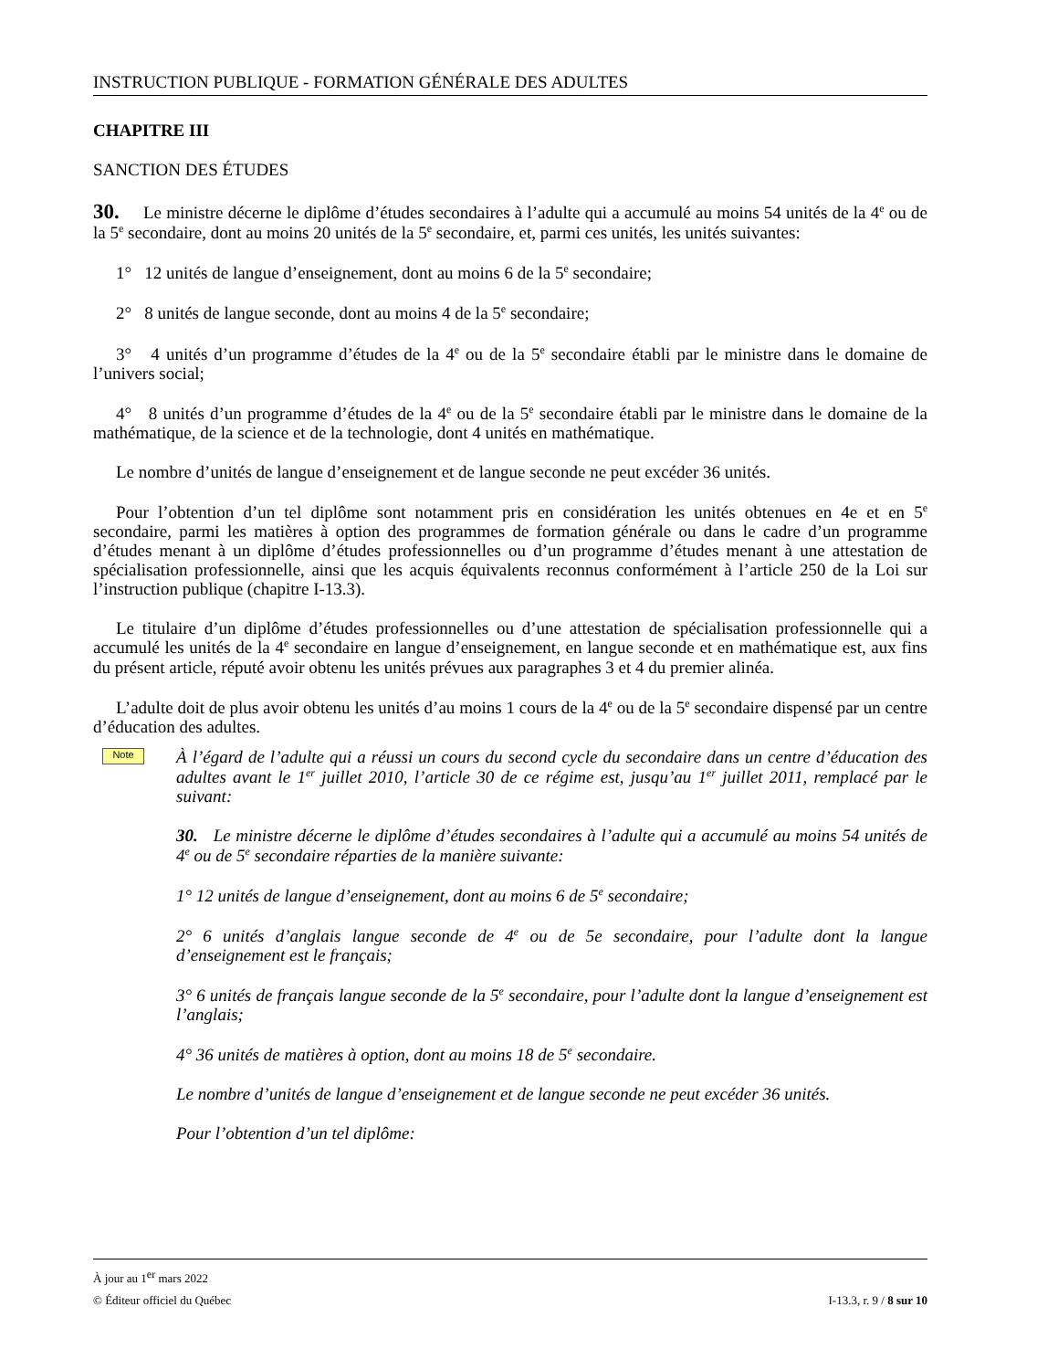INSTRUCTION PUBLIQUE - FORMATION GÉNÉRALE DES ADULTES
CHAPITRE III
SANCTION DES ÉTUDES
30. Le ministre décerne le diplôme d’études secondaires à l’adulte qui a accumulé au moins 54 unités de la 4<sup>e</sup> ou de la 5<sup>e</sup> secondaire, dont au moins 20 unités de la 5<sup>e</sup> secondaire, et, parmi ces unités, les unités suivantes:
1° 12 unités de langue d’enseignement, dont au moins 6 de la 5<sup>e</sup> secondaire;
2° 8 unités de langue seconde, dont au moins 4 de la 5<sup>e</sup> secondaire;
3° 4 unités d’un programme d’études de la 4<sup>e</sup> ou de la 5<sup>e</sup> secondaire établi par le ministre dans le domaine de l’univers social;
4° 8 unités d’un programme d’études de la 4<sup>e</sup> ou de la 5<sup>e</sup> secondaire établi par le ministre dans le domaine de la mathématique, de la science et de la technologie, dont 4 unités en mathématique.
Le nombre d’unités de langue d’enseignement et de langue seconde ne peut excéder 36 unités.
Pour l’obtention d’un tel diplôme sont notamment pris en considération les unités obtenues en 4e et en 5<sup>e</sup> secondaire, parmi les matières à option des programmes de formation générale ou dans le cadre d’un programme d’études menant à un diplôme d’études professionnelles ou d’un programme d’études menant à une attestation de spécialisation professionnelle, ainsi que les acquis équivalents reconnus conformément à l’article 250 de la Loi sur l’instruction publique (chapitre I-13.3).
Le titulaire d’un diplôme d’études professionnelles ou d’une attestation de spécialisation professionnelle qui a accumulé les unités de la 4<sup>e</sup> secondaire en langue d’enseignement, en langue seconde et en mathématique est, aux fins du présent article, réputé avoir obtenu les unités prévues aux paragraphes 3 et 4 du premier alinéa.
L’adulte doit de plus avoir obtenu les unités d’au moins 1 cours de la 4<sup>e</sup> ou de la 5<sup>e</sup> secondaire dispensé par un centre d’éducation des adultes.
Note
À l’égard de l’adulte qui a réussi un cours du second cycle du secondaire dans un centre d’éducation des adultes avant le 1<sup>er</sup> juillet 2010, l’article 30 de ce régime est, jusqu’au 1<sup>er</sup> juillet 2011, remplacé par le suivant:
30. Le ministre décerne le diplôme d’études secondaires à l’adulte qui a accumulé au moins 54 unités de 4<sup>e</sup> ou de 5<sup>e</sup> secondaire réparties de la manière suivante:
1° 12 unités de langue d’enseignement, dont au moins 6 de 5<sup>e</sup> secondaire;
2° 6 unités d’anglais langue seconde de 4<sup>e</sup> ou de 5e secondaire, pour l’adulte dont la langue d’enseignement est le français;
3° 6 unités de français langue seconde de la 5<sup>e</sup> secondaire, pour l’adulte dont la langue d’enseignement est l’anglais;
4° 36 unités de matières à option, dont au moins 18 de 5<sup>e</sup> secondaire.
Le nombre d’unités de langue d’enseignement et de langue seconde ne peut excéder 36 unités.
Pour l’obtention d’un tel diplôme:
À jour au 1<sup>er</sup> mars 2022
© Éditeur officiel du Québec I-13.3, r. 9 / 8 sur 10